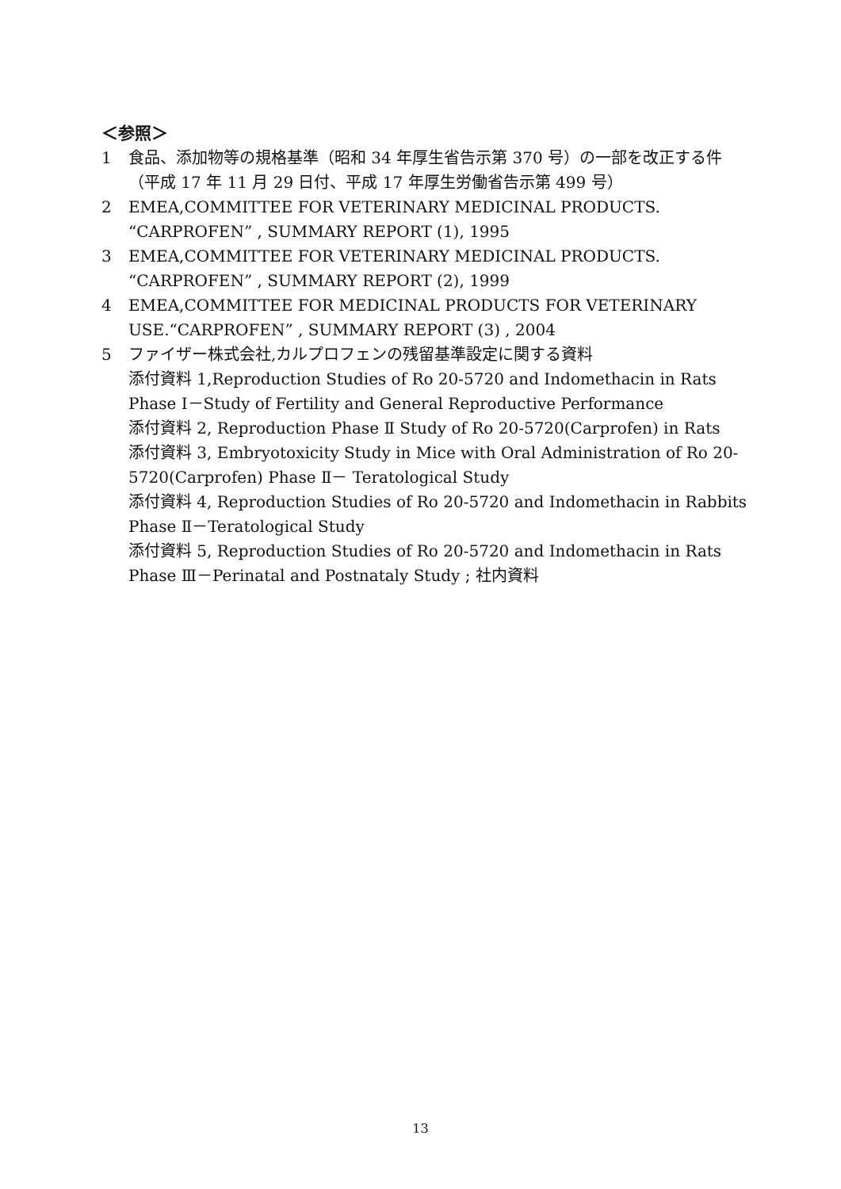＜参照＞
1 食品、添加物等の規格基準（昭和 34 年厚生省告示第 370 号）の一部を改正する件（平成 17 年 11 月 29 日付、平成 17 年厚生労働省告示第 499 号）
2 EMEA,COMMITTEE FOR VETERINARY MEDICINAL PRODUCTS. “CARPROFEN” , SUMMARY REPORT (1), 1995
3 EMEA,COMMITTEE FOR VETERINARY MEDICINAL PRODUCTS. “CARPROFEN” , SUMMARY REPORT (2), 1999
4 EMEA,COMMITTEE FOR MEDICINAL PRODUCTS FOR VETERINARY USE.“CARPROFEN” , SUMMARY REPORT (3) , 2004
5 ファイザー株式会社,カルプロフェンの残留基準設定に関する資料
添付資料 1,Reproduction Studies of Ro 20-5720 and Indomethacin in Rats Phase Ⅰ－Study of Fertility and General Reproductive Performance
添付資料 2, Reproduction Phase Ⅱ Study of Ro 20-5720(Carprofen) in Rats
添付資料 3, Embryotoxicity Study in Mice with Oral Administration of Ro 20-5720(Carprofen) Phase Ⅱ－ Teratological Study
添付資料 4, Reproduction Studies of Ro 20-5720 and Indomethacin in Rabbits Phase Ⅱ－Teratological Study
添付資料 5, Reproduction Studies of Ro 20-5720 and Indomethacin in Rats Phase Ⅲ－Perinatal and Postnataly Study ; 社内資料
13